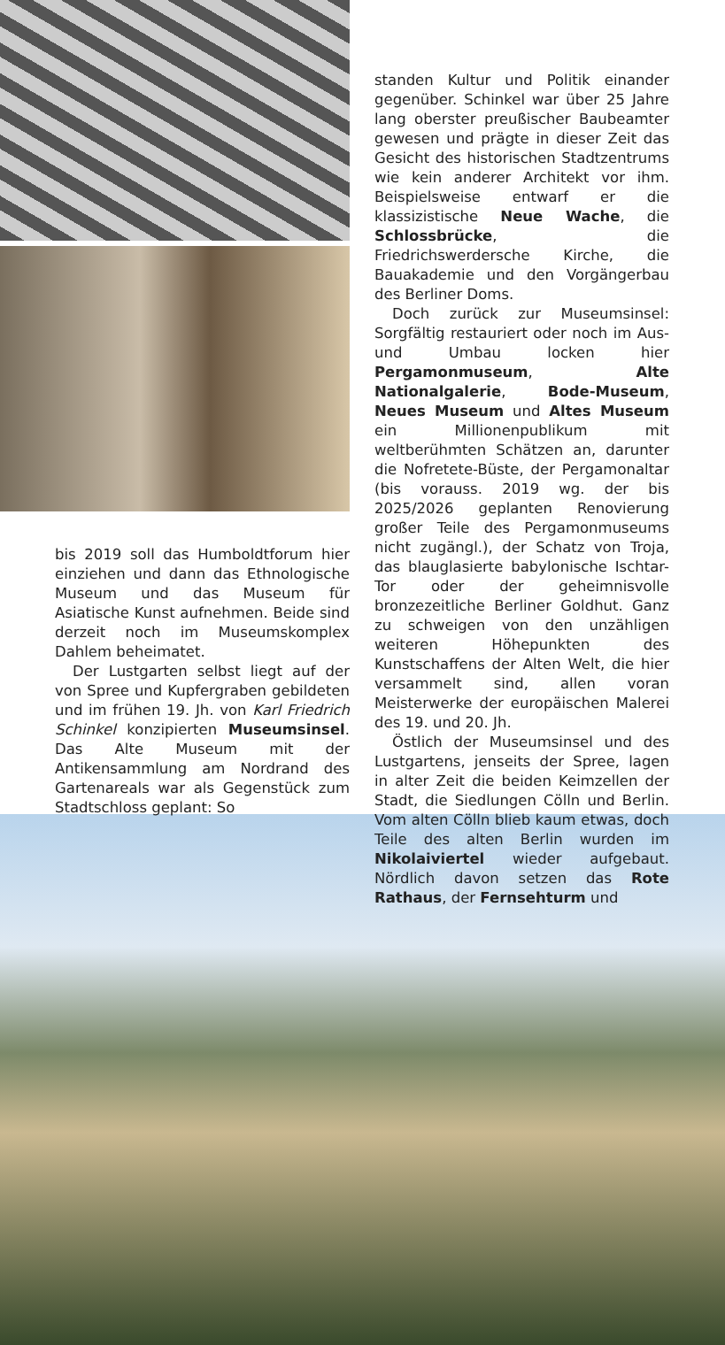bis 2019 soll das Humboldtforum hier einziehen und dann das Ethnologische Museum und das Museum für Asiatische Kunst aufnehmen. Beide sind derzeit noch im Museumskomplex Dahlem beheimatet.
Der Lustgarten selbst liegt auf der von Spree und Kupfergraben gebildeten und im frühen 19. Jh. von Karl Friedrich Schinkel konzipierten Museumsinsel. Das Alte Museum mit der Antikensammlung am Nordrand des Gartenareals war als Gegenstück zum Stadtschloss geplant: So
standen Kultur und Politik einander gegenüber. Schinkel war über 25 Jahre lang oberster preußischer Baubeamter gewesen und prägte in dieser Zeit das Gesicht des historischen Stadtzentrums wie kein anderer Architekt vor ihm. Beispielsweise entwarf er die klassizistische Neue Wache, die Schlossbrücke, die Friedrichswerdersche Kirche, die Bauakademie und den Vorgängerbau des Berliner Doms.
Doch zurück zur Museumsinsel: Sorgfältig restauriert oder noch im Aus- und Umbau locken hier Pergamonmuseum, Alte Nationalgalerie, Bode-Museum, Neues Museum und Altes Museum ein Millionenpublikum mit weltberühmten Schätzen an, darunter die Nofretete-Büste, der Pergamonaltar (bis vorauss. 2019 wg. der bis 2025/2026 geplanten Renovierung großer Teile des Pergamonmuseums nicht zugängl.), der Schatz von Troja, das blauglasierte babylonische Ischtar-Tor oder der geheimnisvolle bronzezeitliche Berliner Goldhut. Ganz zu schweigen von den unzähligen weiteren Höhepunkten des Kunstschaffens der Alten Welt, die hier versammelt sind, allen voran Meisterwerke der europäischen Malerei des 19. und 20. Jh.
Östlich der Museumsinsel und des Lustgartens, jenseits der Spree, lagen in alter Zeit die beiden Keimzellen der Stadt, die Siedlungen Cölln und Berlin. Vom alten Cölln blieb kaum etwas, doch Teile des alten Berlin wurden im Nikolaiviertel wieder aufgebaut. Nördlich davon setzen das Rote Rathaus, der Fernsehturm und